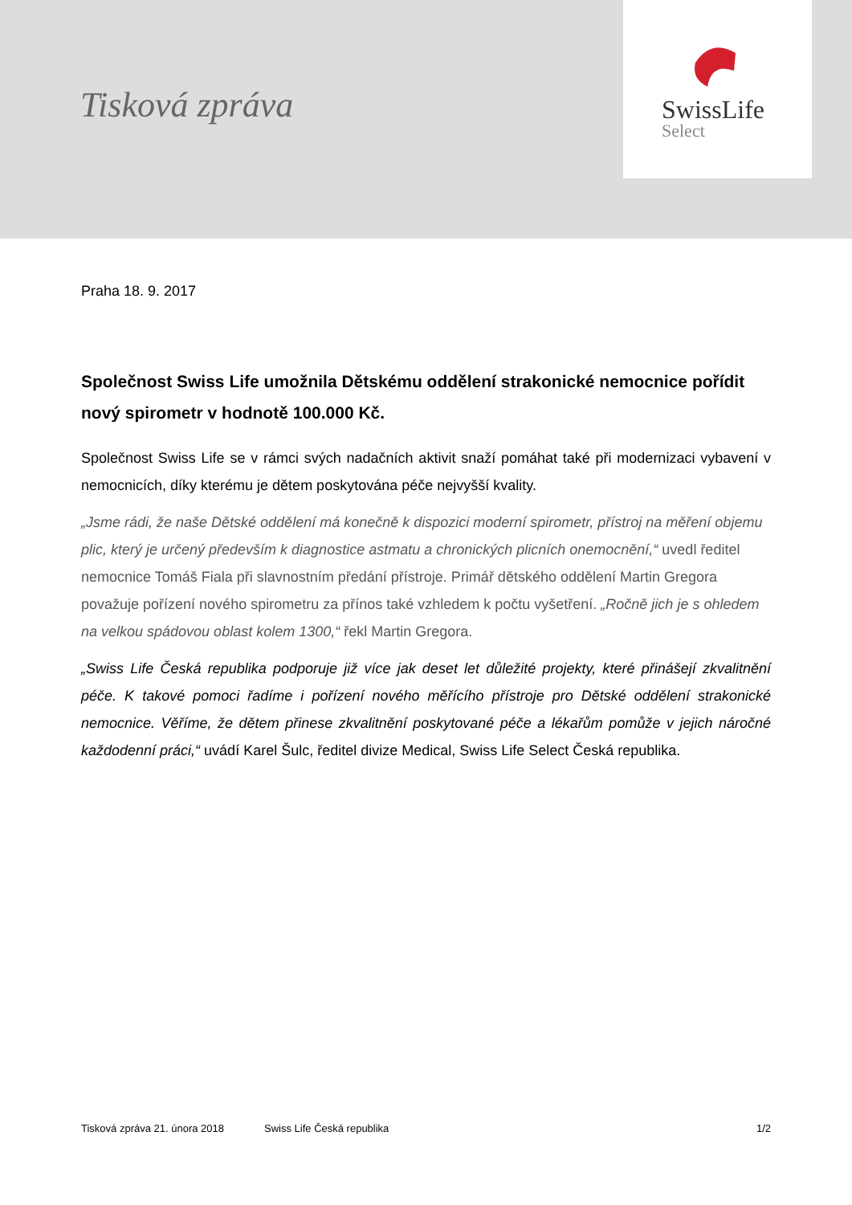Tisková zpráva
SwissLife
Select
Praha 18. 9. 2017
Společnost Swiss Life umožnila Dětskému oddělení strakonické nemocnice pořídit nový spirometr v hodnotě 100.000 Kč.
Společnost Swiss Life se v rámci svých nadačních aktivit snaží pomáhat také při modernizaci vybavení v nemocnicích, díky kterému je dětem poskytována péče nejvyšší kvality.
„Jsme rádi, že naše Dětské oddělení má konečně k dispozici moderní spirometr, přístroj na měření objemu plic, který je určený především k diagnostice astmatu a chronických plicních onemocnění,“ uvedl ředitel nemocnice Tomáš Fiala při slavnostním předání přístroje. Primář dětského oddělení Martin Gregora považuje pořízení nového spirometru za přínos také vzhledem k počtu vyšetření. „Ročně jich je s ohledem na velkou spádovou oblast kolem 1300,“ řekl Martin Gregora.
„Swiss Life Česká republika podporuje již více jak deset let důležité projekty, které přinášejí zkvalitnění péče. K takové pomoci řadíme i pořízení nového měřícího přístroje pro Dětské oddělení strakonické nemocnice. Věříme, že dětem přinese zkvalitnění poskytované péče a lékařům pomůže v jejich náročné každodenní práci,“ uvádí Karel Šulc, ředitel divize Medical, Swiss Life Select Česká republika.
Tisková zpráva 21. února 2018 Swiss Life Česká republika 1/2